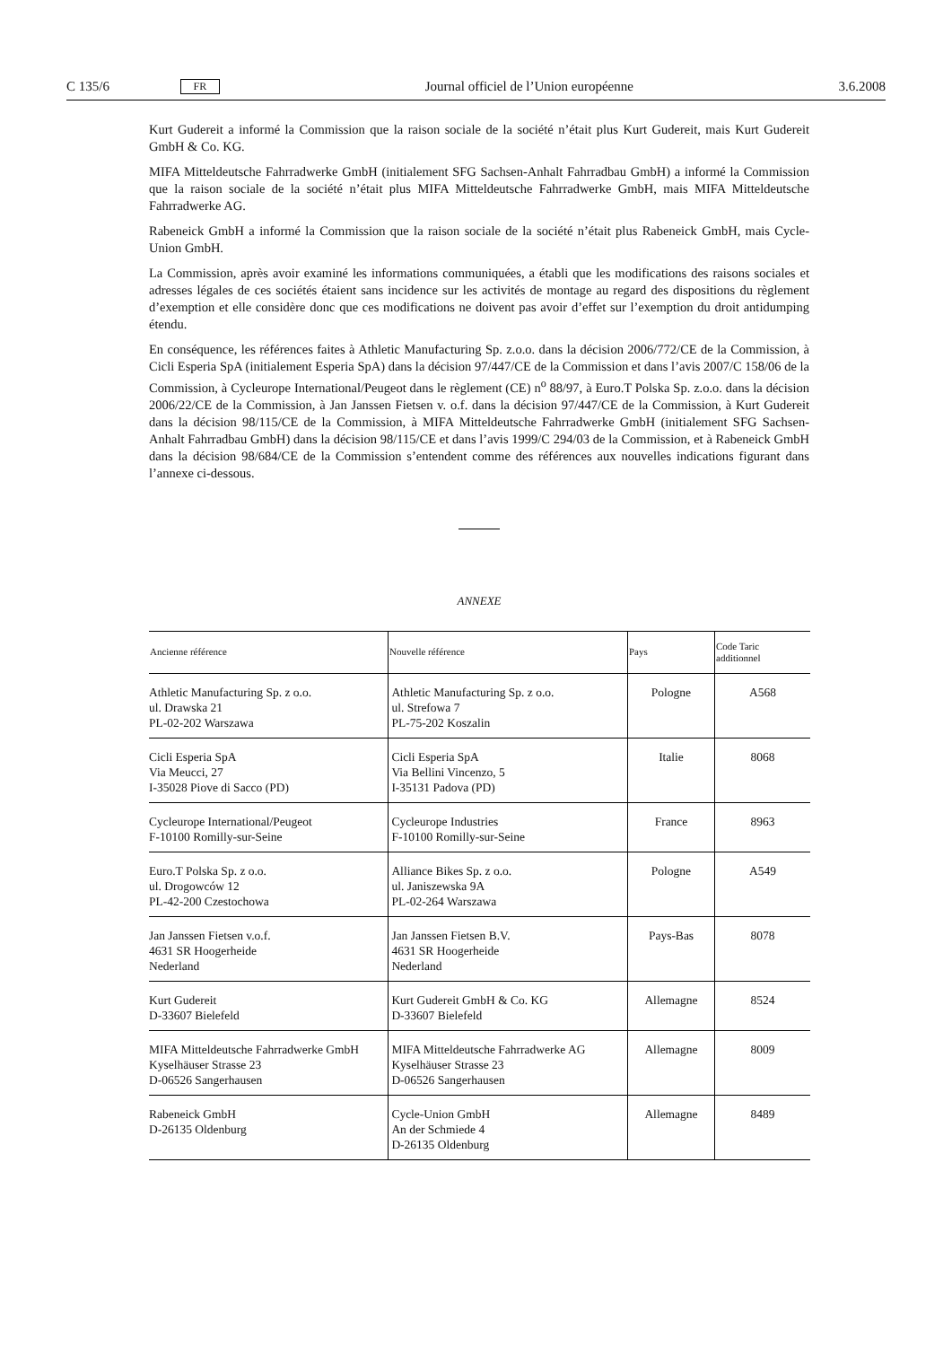C 135/6 FR Journal officiel de l’Union européenne 3.6.2008
Kurt Gudereit a informé la Commission que la raison sociale de la société n’était plus Kurt Gudereit, mais Kurt Gudereit GmbH & Co. KG.
MIFA Mitteldeutsche Fahrradwerke GmbH (initialement SFG Sachsen-Anhalt Fahrradbau GmbH) a informé la Commission que la raison sociale de la société n’était plus MIFA Mitteldeutsche Fahrradwerke GmbH, mais MIFA Mitteldeutsche Fahrradwerke AG.
Rabeneick GmbH a informé la Commission que la raison sociale de la société n’était plus Rabeneick GmbH, mais Cycle-Union GmbH.
La Commission, après avoir examiné les informations communiquées, a établi que les modifications des raisons sociales et adresses légales de ces sociétés étaient sans incidence sur les activités de montage au regard des dispositions du règlement d’exemption et elle considère donc que ces modifications ne doivent pas avoir d’effet sur l’exemption du droit antidumping étendu.
En conséquence, les références faites à Athletic Manufacturing Sp. z.o.o. dans la décision 2006/772/CE de la Commission, à Cicli Esperia SpA (initialement Esperia SpA) dans la décision 97/447/CE de la Commission et dans l’avis 2007/C 158/06 de la Commission, à Cycleurope International/Peugeot dans le règlement (CE) n<sup>o</sup> 88/97, à Euro.T Polska Sp. z.o.o. dans la décision 2006/22/CE de la Commission, à Jan Janssen Fietsen v. o.f. dans la décision 97/447/CE de la Commission, à Kurt Gudereit dans la décision 98/115/CE de la Commission, à MIFA Mitteldeutsche Fahrradwerke GmbH (initialement SFG Sachsen-Anhalt Fahrradbau GmbH) dans la décision 98/115/CE et dans l’avis 1999/C 294/03 de la Commission, et à Rabeneick GmbH dans la décision 98/684/CE de la Commission s’entendent comme des références aux nouvelles indications figurant dans l’annexe ci-dessous.
ANNEXE
| Ancienne référence | Nouvelle référence | Pays | Code Taric additionnel |
| --- | --- | --- | --- |
| Athletic Manufacturing Sp. z o.o. ul. Drawska 21 PL-02-202 Warszawa | Athletic Manufacturing Sp. z o.o. ul. Strefowa 7 PL-75-202 Koszalin | Pologne | A568 |
| Cicli Esperia SpA Via Meucci, 27 I-35028 Piove di Sacco (PD) | Cicli Esperia SpA Via Bellini Vincenzo, 5 I-35131 Padova (PD) | Italie | 8068 |
| Cycleurope International/Peugeot F-10100 Romilly-sur-Seine | Cycleurope Industries F-10100 Romilly-sur-Seine | France | 8963 |
| Euro.T Polska Sp. z o.o. ul. Drogowców 12 PL-42-200 Czestochowa | Alliance Bikes Sp. z o.o. ul. Janiszewska 9A PL-02-264 Warszawa | Pologne | A549 |
| Jan Janssen Fietsen v.o.f. 4631 SR Hoogerheide Nederland | Jan Janssen Fietsen B.V. 4631 SR Hoogerheide Nederland | Pays-Bas | 8078 |
| Kurt Gudereit D-33607 Bielefeld | Kurt Gudereit GmbH & Co. KG D-33607 Bielefeld | Allemagne | 8524 |
| MIFA Mitteldeutsche Fahrradwerke GmbH Kyselhäuser Strasse 23 D-06526 Sangerhausen | MIFA Mitteldeutsche Fahrradwerke AG Kyselhäuser Strasse 23 D-06526 Sangerhausen | Allemagne | 8009 |
| Rabeneick GmbH D-26135 Oldenburg | Cycle-Union GmbH An der Schmiede 4 D-26135 Oldenburg | Allemagne | 8489 |